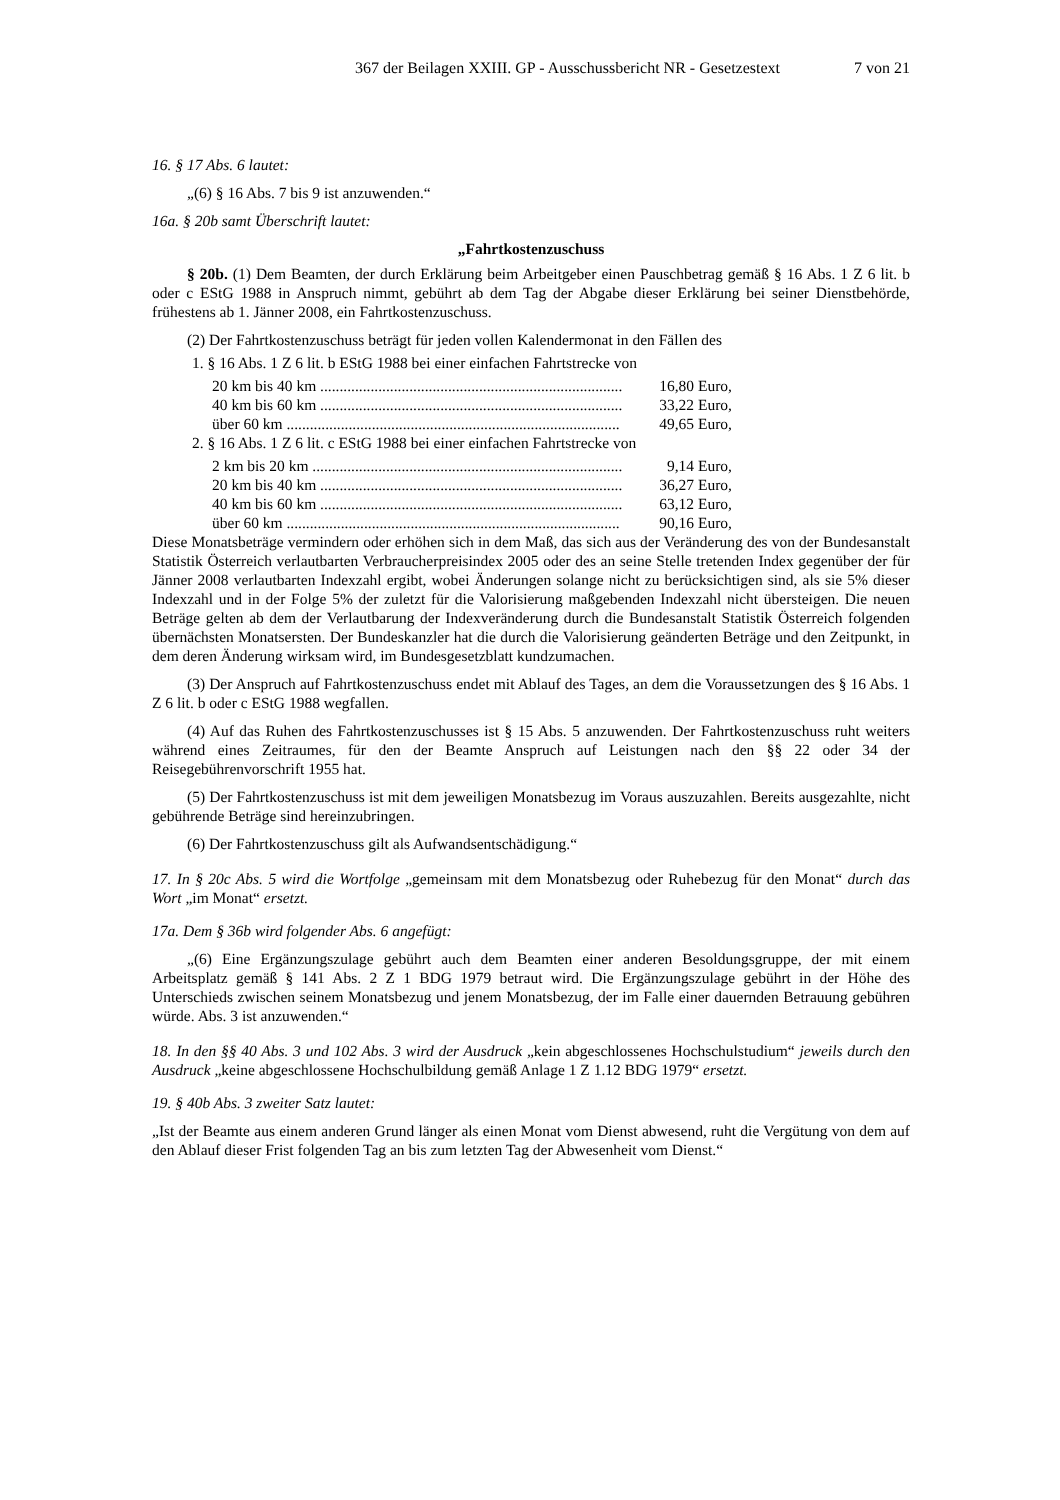367 der Beilagen XXIII. GP - Ausschussbericht NR - Gesetzestext 7 von 21
16. § 17 Abs. 6 lautet:
„(6) § 16 Abs. 7 bis 9 ist anzuwenden.“
16a. § 20b samt Überschrift lautet:
„Fahrtkostenzuschuss
§ 20b. (1) Dem Beamten, der durch Erklärung beim Arbeitgeber einen Pauschbetrag gemäß § 16 Abs. 1 Z 6 lit. b oder c EStG 1988 in Anspruch nimmt, gebührt ab dem Tag der Abgabe dieser Erklärung bei seiner Dienstbehörde, frühestens ab 1. Jänner 2008, ein Fahrtkostenzuschuss.
(2) Der Fahrtkostenzuschuss beträgt für jeden vollen Kalendermonat in den Fällen des
1. § 16 Abs. 1 Z 6 lit. b EStG 1988 bei einer einfachen Fahrtstrecke von
20 km bis 40 km .............................................................................. 16,80 Euro,
40 km bis 60 km .............................................................................. 33,22 Euro,
über 60 km ...................................................................................... 49,65 Euro,
2. § 16 Abs. 1 Z 6 lit. c EStG 1988 bei einer einfachen Fahrtstrecke von
2 km bis 20 km ................................................................................ 9,14 Euro,
20 km bis 40 km .............................................................................. 36,27 Euro,
40 km bis 60 km .............................................................................. 63,12 Euro,
über 60 km ...................................................................................... 90,16 Euro,
Diese Monatsbeträge vermindern oder erhöhen sich in dem Maß, das sich aus der Veränderung des von der Bundesanstalt Statistik Österreich verlautbarten Verbraucherpreisindex 2005 oder des an seine Stelle tretenden Index gegenüber der für Jänner 2008 verlautbarten Indexzahl ergibt, wobei Änderungen solange nicht zu berücksichtigen sind, als sie 5% dieser Indexzahl und in der Folge 5% der zuletzt für die Valorisierung maßgebenden Indexzahl nicht übersteigen. Die neuen Beträge gelten ab dem der Verlautbarung der Indexveränderung durch die Bundesanstalt Statistik Österreich folgenden übernächsten Monatsersten. Der Bundeskanzler hat die durch die Valorisierung geänderten Beträge und den Zeitpunkt, in dem deren Änderung wirksam wird, im Bundesgesetzblatt kundzumachen.
(3) Der Anspruch auf Fahrtkostenzuschuss endet mit Ablauf des Tages, an dem die Voraussetzungen des § 16 Abs. 1 Z 6 lit. b oder c EStG 1988 wegfallen.
(4) Auf das Ruhen des Fahrtkostenzuschusses ist § 15 Abs. 5 anzuwenden. Der Fahrtkostenzuschuss ruht weiters während eines Zeitraumes, für den der Beamte Anspruch auf Leistungen nach den §§ 22 oder 34 der Reisegebührenvorschrift 1955 hat.
(5) Der Fahrtkostenzuschuss ist mit dem jeweiligen Monatsbezug im Voraus auszuzahlen. Bereits ausgezahlte, nicht gebührende Beträge sind hereinzubringen.
(6) Der Fahrtkostenzuschuss gilt als Aufwandsentschädigung.“
17. In § 20c Abs. 5 wird die Wortfolge „gemeinsam mit dem Monatsbezug oder Ruhebezug für den Monat“ durch das Wort „im Monat“ ersetzt.
17a. Dem § 36b wird folgender Abs. 6 angefügt:
„(6) Eine Ergänzungszulage gebührt auch dem Beamten einer anderen Besoldungsgruppe, der mit einem Arbeitsplatz gemäß § 141 Abs. 2 Z 1 BDG 1979 betraut wird. Die Ergänzungszulage gebührt in der Höhe des Unterschieds zwischen seinem Monatsbezug und jenem Monatsbezug, der im Falle einer dauernden Betrauung gebühren würde. Abs. 3 ist anzuwenden.“
18. In den §§ 40 Abs. 3 und 102 Abs. 3 wird der Ausdruck „kein abgeschlossenes Hochschulstudium“ jeweils durch den Ausdruck „keine abgeschlossene Hochschulbildung gemäß Anlage 1 Z 1.12 BDG 1979“ ersetzt.
19. § 40b Abs. 3 zweiter Satz lautet:
„Ist der Beamte aus einem anderen Grund länger als einen Monat vom Dienst abwesend, ruht die Vergütung von dem auf den Ablauf dieser Frist folgenden Tag an bis zum letzten Tag der Abwesenheit vom Dienst.“